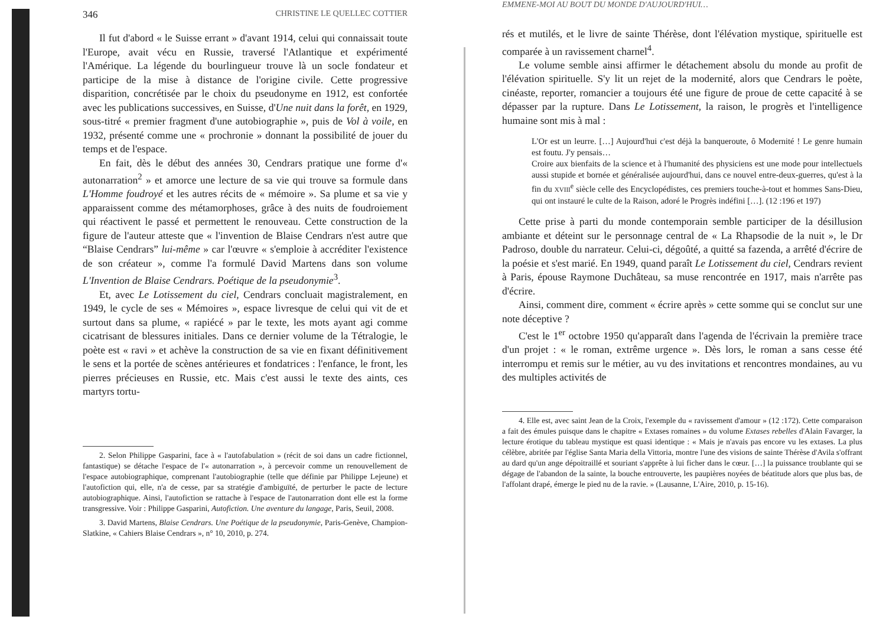346 CHRISTINE LE QUELLEC COTTIER
Il fut d'abord « le Suisse errant » d'avant 1914, celui qui connaissait toute l'Europe, avait vécu en Russie, traversé l'Atlantique et expérimenté l'Amérique. La légende du bourlingueur trouve là un socle fondateur et participe de la mise à distance de l'origine civile. Cette progressive disparition, concrétisée par le choix du pseudonyme en 1912, est confortée avec les publications successives, en Suisse, d'Une nuit dans la forêt, en 1929, sous-titré « premier fragment d'une autobiographie », puis de Vol à voile, en 1932, présenté comme une « prochronie » donnant la possibilité de jouer du temps et de l'espace.
En fait, dès le début des années 30, Cendrars pratique une forme d'« autonarration<sup>2</sup> » et amorce une lecture de sa vie qui trouve sa formule dans L'Homme foudroyé et les autres récits de « mémoire ». Sa plume et sa vie y apparaissent comme des métamorphoses, grâce à des nuits de foudroiement qui réactivent le passé et permettent le renouveau. Cette construction de la figure de l'auteur atteste que « l'invention de Blaise Cendrars n'est autre que “Blaise Cendrars” lui-même » car l'œuvre « s'emploie à accréditer l'existence de son créateur », comme l'a formulé David Martens dans son volume L'Invention de Blaise Cendrars. Poétique de la pseudonymie<sup>3</sup>.
Et, avec Le Lotissement du ciel, Cendrars concluait magistralement, en 1949, le cycle de ses « Mémoires », espace livresque de celui qui vit de et surtout dans sa plume, « rapiécé » par le texte, les mots ayant agi comme cicatrisant de blessures initiales. Dans ce dernier volume de la Tétralogie, le poète est « ravi » et achève la construction de sa vie en fixant définitivement le sens et la portée de scènes antérieures et fondatrices : l'enfance, le front, les pierres précieuses en Russie, etc. Mais c'est aussi le texte des aints, ces martyrs tortu-
2. Selon Philippe Gasparini, face à « l'autofabulation » (récit de soi dans un cadre fictionnel, fantastique) se détache l'espace de l'« autonarration », à percevoir comme un renouvellement de l'espace autobiographique, comprenant l'autobiographie (telle que définie par Philippe Lejeune) et l'autofiction qui, elle, n'a de cesse, par sa stratégie d'ambiguïté, de perturber le pacte de lecture autobiographique. Ainsi, l'autofiction se rattache à l'espace de l'autonarration dont elle est la forme transgressive. Voir : Philippe Gasparini, Autofiction. Une aventure du langage, Paris, Seuil, 2008.
3. David Martens, Blaise Cendrars. Une Poétique de la pseudonymie, Paris-Genève, Champion-Slatkine, « Cahiers Blaise Cendrars », n° 10, 2010, p. 274.
EMMENE-MOI AU BOUT DU MONDE D'AUJOURD'HUI…
rés et mutilés, et le livre de sainte Thérèse, dont l'élévation mystique, spirituelle est comparée à un ravissement charnel<sup>4</sup>.
Le volume semble ainsi affirmer le détachement absolu du monde au profit de l'élévation spirituelle. S'y lit un rejet de la modernité, alors que Cendrars le poète, cinéaste, reporter, romancier a toujours été une figure de proue de cette capacité à se dépasser par la rupture. Dans Le Lotissement, la raison, le progrès et l'intelligence humaine sont mis à mal :
L'Or est un leurre. […] Aujourd'hui c'est déjà la banqueroute, ô Modernité ! Le genre humain est foutu. J'y pensais…
Croire aux bienfaits de la science et à l'humanité des physiciens est une mode pour intellectuels aussi stupide et bornée et généralisée aujourd'hui, dans ce nouvel entre-deux-guerres, qu'est à la fin du XVIII<sup>e</sup> siècle celle des Encyclopédistes, ces premiers touche-à-tout et hommes Sans-Dieu, qui ont instauré le culte de la Raison, adoré le Progrès indéfini […]. (12 :196 et 197)
Cette prise à parti du monde contemporain semble participer de la désillusion ambiante et déteint sur le personnage central de « La Rhapsodie de la nuit », le Dr Padroso, double du narrateur. Celui-ci, dégoûté, a quitté sa fazenda, a arrêté d'écrire de la poésie et s'est marié. En 1949, quand paraît Le Lotissement du ciel, Cendrars revient à Paris, épouse Raymone Duchâteau, sa muse rencontrée en 1917, mais n'arrête pas d'écrire.
Ainsi, comment dire, comment « écrire après » cette somme qui se conclut sur une note déceptive ?
C'est le 1<sup>er</sup> octobre 1950 qu'apparaît dans l'agenda de l'écrivain la première trace d'un projet : « le roman, extrême urgence ». Dès lors, le roman a sans cesse été interrompu et remis sur le métier, au vu des invitations et rencontres mondaines, au vu des multiples activités de
4. Elle est, avec saint Jean de la Croix, l'exemple du « ravissement d'amour » (12 :172). Cette comparaison a fait des émules puisque dans le chapitre « Extases romaines » du volume Extases rebelles d'Alain Favarger, la lecture érotique du tableau mystique est quasi identique : « Mais je n'avais pas encore vu les extases. La plus célèbre, abritée par l'église Santa Maria della Vittoria, montre l'une des visions de sainte Thérèse d'Avila s'offrant au dard qu'un ange dépoitraillé et souriant s'apprête à lui ficher dans le cœur. […] la puissance troublante qui se dégage de l'abandon de la sainte, la bouche entrouverte, les paupières noyées de béatitude alors que plus bas, de l'affolant drapé, émerge le pied nu de la ravie. » (Lausanne, L'Aire, 2010, p. 15-16).